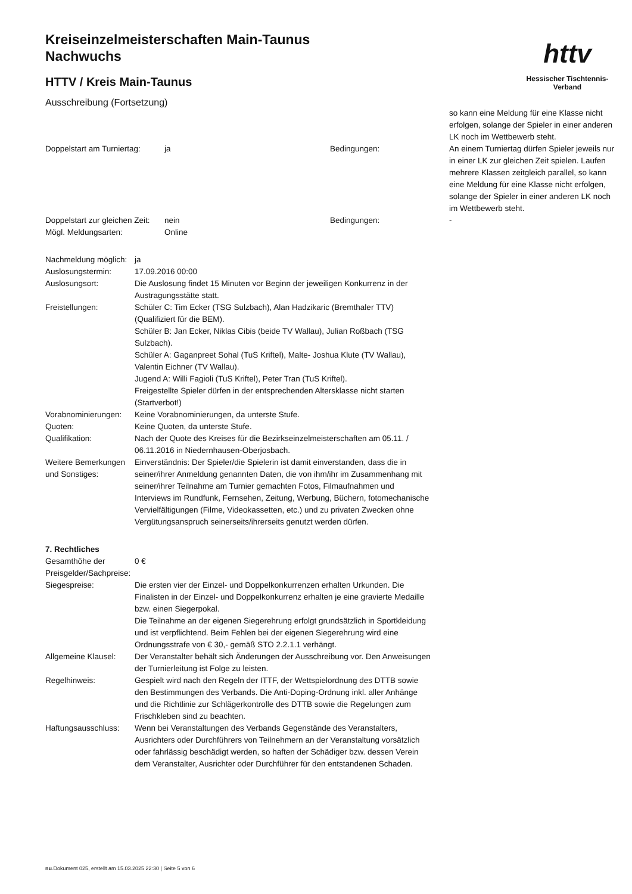Kreiseinzelmeisterschaften Main-Taunus
Nachwuchs
HTTV / Kreis Main-Taunus
Ausschreibung (Fortsetzung)
httv
Hessischer Tischtennis-Verband
| | | | so kann eine Meldung für eine Klasse nicht erfolgen, solange der Spieler in einer anderen LK noch im Wettbewerb steht. |
| Doppelstart am Turniertag: | ja | Bedingungen: | An einem Turniertag dürfen Spieler jeweils nur in einer LK zur gleichen Zeit spielen. Laufen mehrere Klassen zeitgleich parallel, so kann eine Meldung für eine Klasse nicht erfolgen, solange der Spieler in einer anderen LK noch im Wettbewerb steht. |
| Doppelstart zur gleichen Zeit: | nein | Bedingungen: | - |
| Mögl. Meldungsarten: | Online | | |
| Nachmeldung möglich: | ja |
| Auslosungstermin: | 17.09.2016 00:00 |
| Auslosungsort: | Die Auslosung findet 15 Minuten vor Beginn der jeweiligen Konkurrenz in der Austragungsstätte statt. |
| Freistellungen: | Schüler C: Tim Ecker (TSG Sulzbach), Alan Hadzikaric (Bremthaler TTV) (Qualifiziert für die BEM). Schüler B: Jan Ecker, Niklas Cibis (beide TV Wallau), Julian Roßbach (TSG Sulzbach). Schüler A: Gaganpreet Sohal (TuS Kriftel), Malte- Joshua Klute (TV Wallau), Valentin Eichner (TV Wallau). Jugend A: Willi Fagioli (TuS Kriftel), Peter Tran (TuS Kriftel). Freigestellte Spieler dürfen in der entsprechenden Altersklasse nicht starten (Startverbot!) |
| Vorabnominierungen: | Keine Vorabnominierungen, da unterste Stufe. |
| Quoten: | Keine Quoten, da unterste Stufe. |
| Qualifikation: | Nach der Quote des Kreises für die Bezirkseinzelmeisterschaften am 05.11. / 06.11.2016 in Niedernhausen-Oberjosbach. |
| Weitere Bemerkungen und Sonstiges: | Einverständnis: Der Spieler/die Spielerin ist damit einverstanden, dass die in seiner/ihrer Anmeldung genannten Daten, die von ihm/ihr im Zusammenhang mit seiner/ihrer Teilnahme am Turnier gemachten Fotos, Filmaufnahmen und Interviews im Rundfunk, Fernsehen, Zeitung, Werbung, Büchern, fotomechanische Vervielfältigungen (Filme, Videokassetten, etc.) und zu privaten Zwecken ohne Vergütungsanspruch seinerseits/ihrerseits genutzt werden dürfen. |
7. Rechtliches
| Gesamthöhe der Preisgelder/Sachpreise: | 0 € |
| Siegespreise: | Die ersten vier der Einzel- und Doppelkonkurrenzen erhalten Urkunden. Die Finalisten in der Einzel- und Doppelkonkurrenz erhalten je eine gravierte Medaille bzw. einen Siegerpokal. Die Teilnahme an der eigenen Siegerehrung erfolgt grundsätzlich in Sportkleidung und ist verpflichtend. Beim Fehlen bei der eigenen Siegerehrung wird eine Ordnungsstrafe von € 30,- gemäß STO 2.2.1.1 verhängt. |
| Allgemeine Klausel: | Der Veranstalter behält sich Änderungen der Ausschreibung vor. Den Anweisungen der Turnierleitung ist Folge zu leisten. |
| Regelhinweis: | Gespielt wird nach den Regeln der ITTF, der Wettspielordnung des DTTB sowie den Bestimmungen des Verbands. Die Anti-Doping-Ordnung inkl. aller Anhänge und die Richtlinie zur Schlägerkontrolle des DTTB sowie die Regelungen zum Frischkleben sind zu beachten. |
| Haftungsausschluss: | Wenn bei Veranstaltungen des Verbands Gegenstände des Veranstalters, Ausrichters oder Durchführers von Teilnehmern an der Veranstaltung vorsätzlich oder fahrlässig beschädigt werden, so haften der Schädiger bzw. dessen Verein dem Veranstalter, Ausrichter oder Durchführer für den entstandenen Schaden. |
nu.Dokument 025, erstellt am 15.03.2025 22:30 | Seite 5 von 6